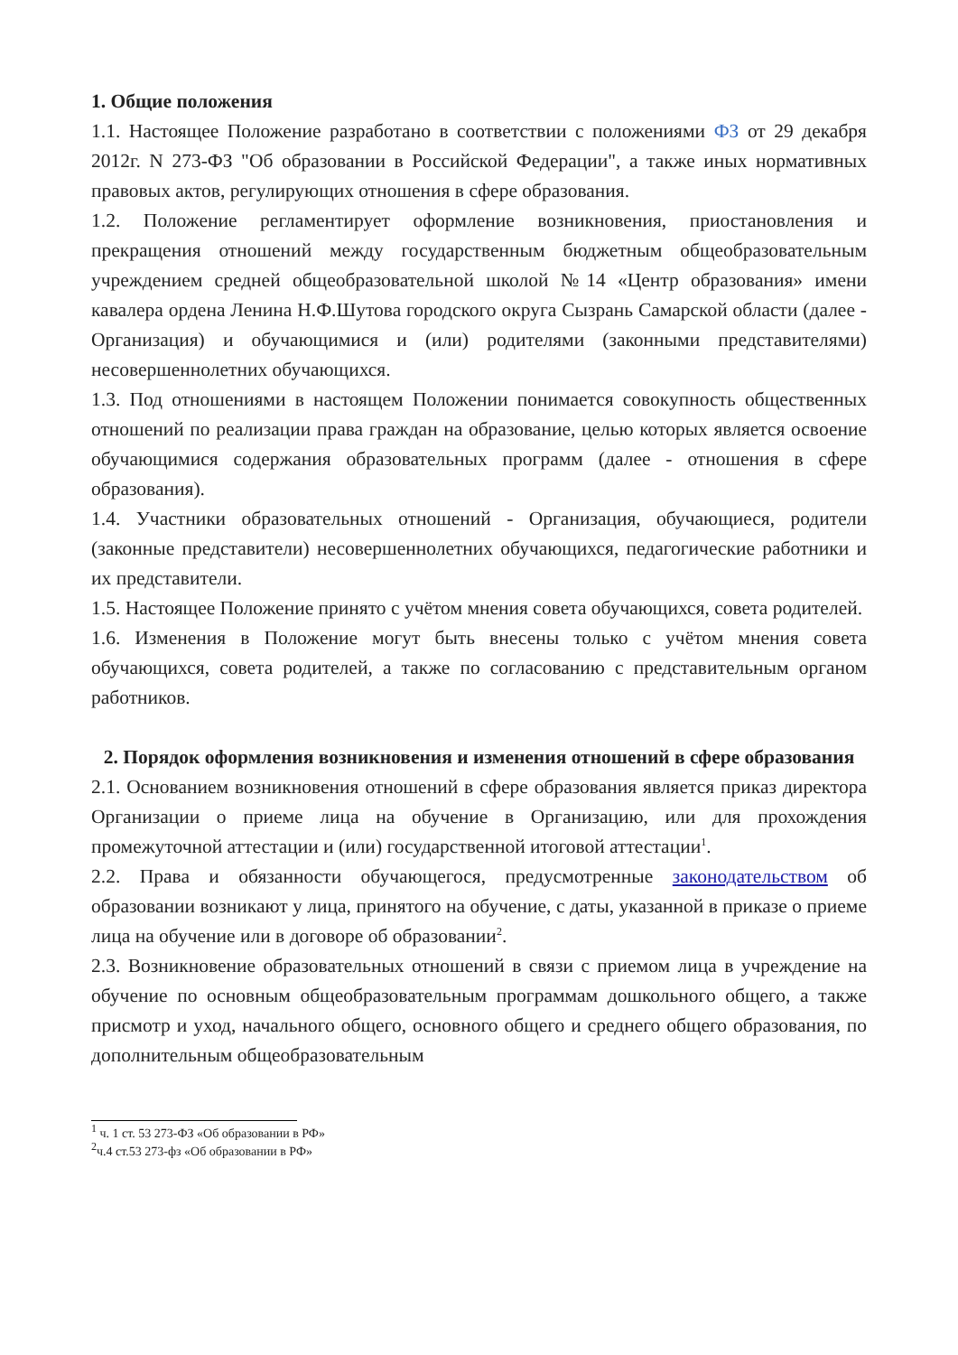1. Общие положения
1.1. Настоящее Положение разработано в соответствии с положениями ФЗ от 29 декабря 2012г. N 273-ФЗ "Об образовании в Российской Федерации", а также иных нормативных правовых актов, регулирующих отношения в сфере образования.
1.2. Положение регламентирует оформление возникновения, приостановления и прекращения отношений между государственным бюджетным общеобразовательным учреждением средней общеобразовательной школой №14 «Центр образования» имени кавалера ордена Ленина Н.Ф.Шутова городского округа Сызрань Самарской области (далее - Организация) и обучающимися и (или) родителями (законными представителями) несовершеннолетних обучающихся.
1.3. Под отношениями в настоящем Положении понимается совокупность общественных отношений по реализации права граждан на образование, целью которых является освоение обучающимися содержания образовательных программ (далее - отношения в сфере образования).
1.4. Участники образовательных отношений - Организация, обучающиеся, родители (законные представители) несовершеннолетних обучающихся, педагогические работники и их представители.
1.5. Настоящее Положение принято с учётом мнения совета обучающихся, совета родителей.
1.6. Изменения в Положение могут быть внесены только с учётом мнения совета обучающихся, совета родителей, а также по согласованию с представительным органом работников.
2. Порядок оформления возникновения и изменения отношений в сфере образования
2.1. Основанием возникновения отношений в сфере образования является приказ директора Организации о приеме лица на обучение в Организацию, или для прохождения промежуточной аттестации и (или) государственной итоговой аттестации<sup>1</sup>.
2.2. Права и обязанности обучающегося, предусмотренные законодательством об образовании возникают у лица, принятого на обучение, с даты, указанной в приказе о приеме лица на обучение или в договоре об образовании<sup>2</sup>.
2.3. Возникновение образовательных отношений в связи с приемом лица в учреждение на обучение по основным общеобразовательным программам дошкольного общего, а также присмотр и уход, начального общего, основного общего и среднего общего образования, по дополнительным общеобразовательным
<sup>1</sup> ч. 1 ст. 53 273-ФЗ «Об образовании в РФ»
<sup>2</sup> ч.4 ст.53 273-фз «Об образовании в РФ»